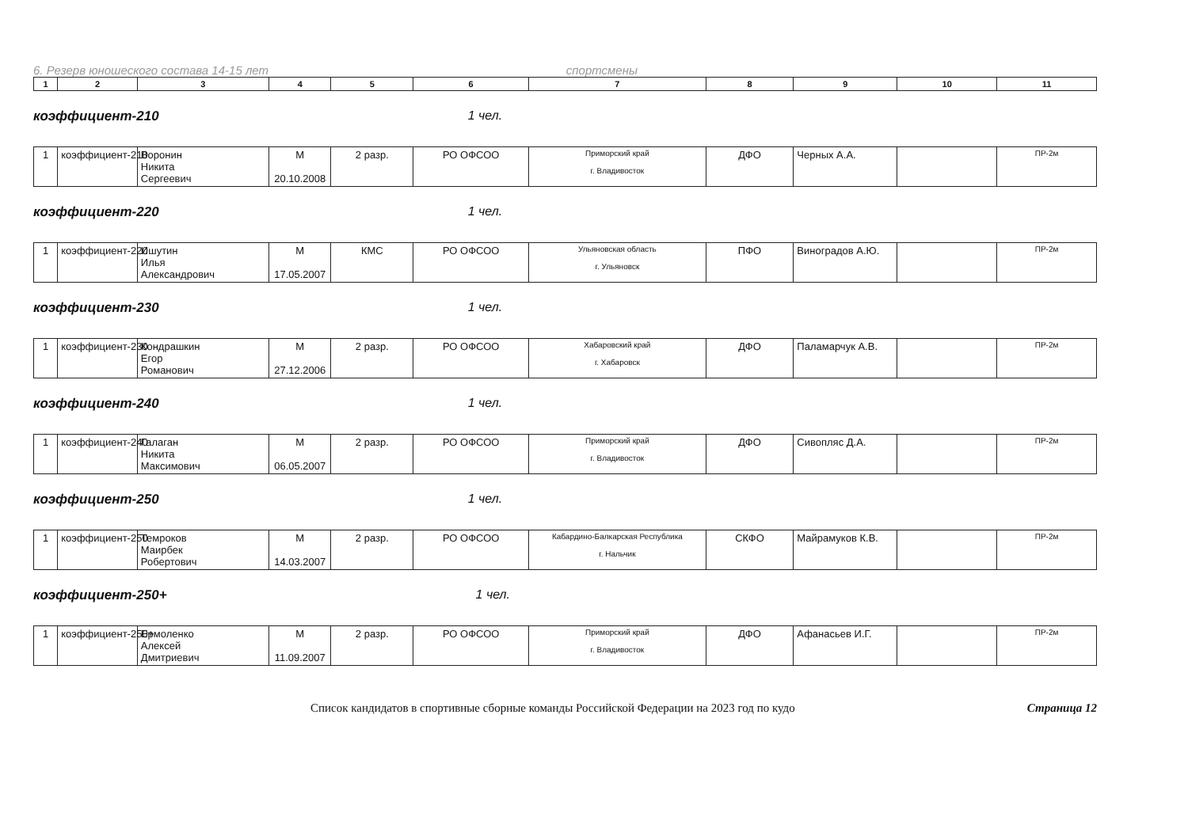6. Резерв юношеского состава 14-15 лет спортсмены
| 1 | 2 | 3 | 4 | 5 | 6 | 7 | 8 | 9 | 10 | 11 |
коэффициент-210 1 чел.
| 1 | коэффициент-210 | Воронин Никита Сергеевич | М 20.10.2008 | 2 разр. | РО ОФСОО | Приморский край г. Владивосток | ДФО | Черных А.А. | | ПР-2м |
коэффициент-220 1 чел.
| 1 | коэффициент-220 | Ишутин Илья Александрович | М 17.05.2007 | КМС | РО ОФСОО | Ульяновская область г. Ульяновск | ПФО | Виноградов А.Ю. | | ПР-2м |
коэффициент-230 1 чел.
| 1 | коэффициент-230 | Кондрашкин Егор Романович | М 27.12.2006 | 2 разр. | РО ОФСОО | Хабаровский край г. Хабаровск | ДФО | Паламарчук А.В. | | ПР-2м |
коэффициент-240 1 чел.
| 1 | коэффициент-240 | Галаган Никита Максимович | М 06.05.2007 | 2 разр. | РО ОФСОО | Приморский край г. Владивосток | ДФО | Сивопляс Д.А. | | ПР-2м |
коэффициент-250 1 чел.
| 1 | коэффициент-250 | Темроков Маирбек Робертович | М 14.03.2007 | 2 разр. | РО ОФСОО | Кабардино-Балкарская Республика г. Нальчик | СКФО | Майрамуков К.В. | | ПР-2м |
коэффициент-250+ 1 чел.
| 1 | коэффициент-250+ | Ермоленко Алексей Дмитриевич | М 11.09.2007 | 2 разр. | РО ОФСОО | Приморский край г. Владивосток | ДФО | Афанасьев И.Г. | | ПР-2м |
Список кандидатов в спортивные сборные команды Российской Федерации на 2023 год по кудо Страница 12